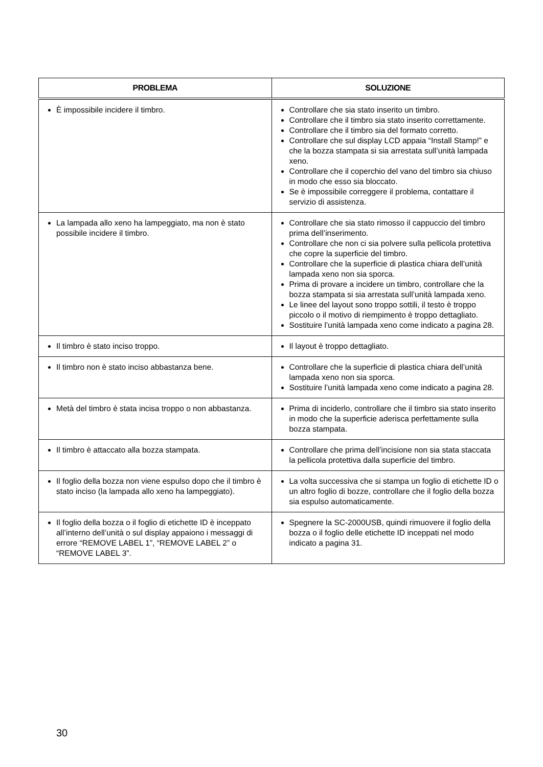| PROBLEMA | SOLUZIONE |
| --- | --- |
| È impossibile incidere il timbro. | Controllare che sia stato inserito un timbro. Controllare che il timbro sia stato inserito correttamente. Controllare che il timbro sia del formato corretto. Controllare che sul display LCD appaia “Install Stamp!” e che la bozza stampata si sia arrestata sull’unità lampada xeno. Controllare che il coperchio del vano del timbro sia chiuso in modo che esso sia bloccato. Se è impossibile correggere il problema, contattare il servizio di assistenza. |
| La lampada allo xeno ha lampeggiato, ma non è stato possibile incidere il timbro. | Controllare che sia stato rimosso il cappuccio del timbro prima dell’inserimento. Controllare che non ci sia polvere sulla pellicola protettiva che copre la superficie del timbro. Controllare che la superficie di plastica chiara dell’unità lampada xeno non sia sporca. Prima di provare a incidere un timbro, controllare che la bozza stampata si sia arrestata sull’unità lampada xeno. Le linee del layout sono troppo sottili, il testo è troppo piccolo o il motivo di riempimento è troppo dettagliato. Sostituire l’unità lampada xeno come indicato a pagina 28. |
| Il timbro è stato inciso troppo. | Il layout è troppo dettagliato. |
| Il timbro non è stato inciso abbastanza bene. | Controllare che la superficie di plastica chiara dell’unità lampada xeno non sia sporca. Sostituire l’unità lampada xeno come indicato a pagina 28. |
| Metà del timbro è stata incisa troppo o non abbastanza. | Prima di inciderlo, controllare che il timbro sia stato inserito in modo che la superficie aderisca perfettamente sulla bozza stampata. |
| Il timbro è attaccato alla bozza stampata. | Controllare che prima dell’incisione non sia stata staccata la pellicola protettiva dalla superficie del timbro. |
| Il foglio della bozza non viene espulso dopo che il timbro è stato inciso (la lampada allo xeno ha lampeggiato). | La volta successiva che si stampa un foglio di etichette ID o un altro foglio di bozze, controllare che il foglio della bozza sia espulso automaticamente. |
| Il foglio della bozza o il foglio di etichette ID è inceppato all’interno dell’unità o sul display appaiono i messaggi di errore “REMOVE LABEL 1”, “REMOVE LABEL 2” o “REMOVE LABEL 3”. | Spegnere la SC-2000USB, quindi rimuovere il foglio della bozza o il foglio delle etichette ID inceppati nel modo indicato a pagina 31. |
30